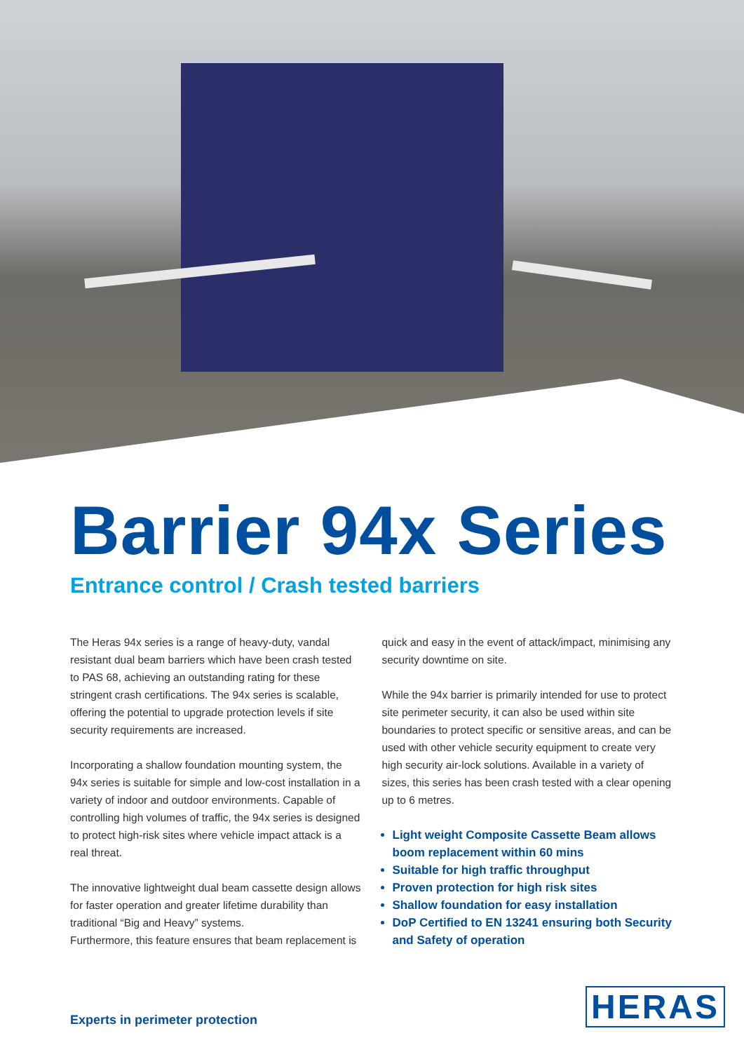Barrier 94x Series
Entrance control / Crash tested barriers
The Heras 94x series is a range of heavy-duty, vandal resistant dual beam barriers which have been crash tested to PAS 68, achieving an outstanding rating for these stringent crash certifications. The 94x series is scalable, offering the potential to upgrade protection levels if site security requirements are increased.
Incorporating a shallow foundation mounting system, the 94x series is suitable for simple and low-cost installation in a variety of indoor and outdoor environments. Capable of controlling high volumes of traffic, the 94x series is designed to protect high-risk sites where vehicle impact attack is a real threat.
The innovative lightweight dual beam cassette design allows for faster operation and greater lifetime durability than traditional “Big and Heavy” systems.
Furthermore, this feature ensures that beam replacement is
quick and easy in the event of attack/impact, minimising any security downtime on site.
While the 94x barrier is primarily intended for use to protect site perimeter security, it can also be used within site boundaries to protect specific or sensitive areas, and can be used with other vehicle security equipment to create very high security air-lock solutions. Available in a variety of sizes, this series has been crash tested with a clear opening up to 6 metres.
Light weight Composite Cassette Beam allows boom replacement within 60 mins
Suitable for high traffic throughput
Proven protection for high risk sites
Shallow foundation for easy installation
DoP Certified to EN 13241 ensuring both Security and Safety of operation
Experts in perimeter protection HERAS